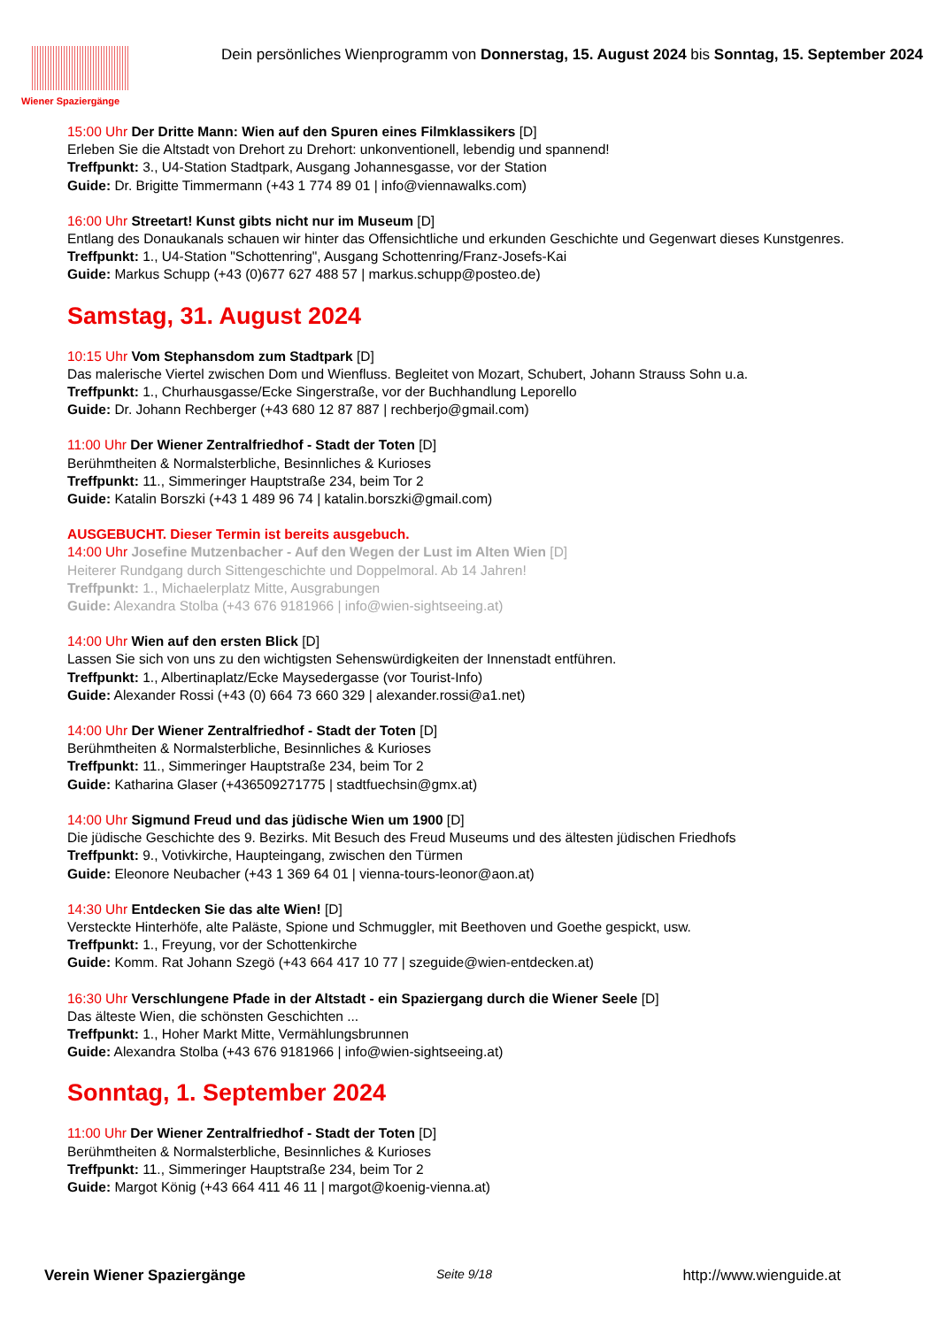Wiener Spaziergänge
Dein persönliches Wienprogramm von Donnerstag, 15. August 2024 bis Sonntag, 15. September 2024
15:00 Uhr Der Dritte Mann: Wien auf den Spuren eines Filmklassikers [D]
Erleben Sie die Altstadt von Drehort zu Drehort: unkonventionell, lebendig und spannend!
Treffpunkt: 3., U4-Station Stadtpark, Ausgang Johannesgasse, vor der Station
Guide: Dr. Brigitte Timmermann (+43 1 774 89 01 | info@viennawalks.com)
16:00 Uhr Streetart! Kunst gibts nicht nur im Museum [D]
Entlang des Donaukanals schauen wir hinter das Offensichtliche und erkunden Geschichte und Gegenwart dieses Kunstgenres.
Treffpunkt: 1., U4-Station "Schottenring", Ausgang Schottenring/Franz-Josefs-Kai
Guide: Markus Schupp (+43 (0)677 627 488 57 | markus.schupp@posteo.de)
Samstag, 31. August 2024
10:15 Uhr Vom Stephansdom zum Stadtpark [D]
Das malerische Viertel zwischen Dom und Wienfluss. Begleitet von Mozart, Schubert, Johann Strauss Sohn u.a.
Treffpunkt: 1., Churhausgasse/Ecke Singerstraße, vor der Buchhandlung Leporello
Guide: Dr. Johann Rechberger (+43 680 12 87 887 | rechberjo@gmail.com)
11:00 Uhr Der Wiener Zentralfriedhof - Stadt der Toten [D]
Berühmtheiten & Normalsterbliche, Besinnliches & Kurioses
Treffpunkt: 11., Simmeringer Hauptstraße 234, beim Tor 2
Guide: Katalin Borszki (+43 1 489 96 74 | katalin.borszki@gmail.com)
AUSGEBUCHT. Dieser Termin ist bereits ausgebuch.
14:00 Uhr Josefine Mutzenbacher - Auf den Wegen der Lust im Alten Wien [D]
Heiterer Rundgang durch Sittengeschichte und Doppelmoral. Ab 14 Jahren!
Treffpunkt: 1., Michaelerplatz Mitte, Ausgrabungen
Guide: Alexandra Stolba (+43 676 9181966 | info@wien-sightseeing.at)
14:00 Uhr Wien auf den ersten Blick [D]
Lassen Sie sich von uns zu den wichtigsten Sehenswürdigkeiten der Innenstadt entführen.
Treffpunkt: 1., Albertinaplatz/Ecke Maysedergasse (vor Tourist-Info)
Guide: Alexander Rossi (+43 (0) 664 73 660 329 | alexander.rossi@a1.net)
14:00 Uhr Der Wiener Zentralfriedhof - Stadt der Toten [D]
Berühmtheiten & Normalsterbliche, Besinnliches & Kurioses
Treffpunkt: 11., Simmeringer Hauptstraße 234, beim Tor 2
Guide: Katharina Glaser (+436509271775 | stadtfuechsin@gmx.at)
14:00 Uhr Sigmund Freud und das jüdische Wien um 1900 [D]
Die jüdische Geschichte des 9. Bezirks. Mit Besuch des Freud Museums und des ältesten jüdischen Friedhofs
Treffpunkt: 9., Votivkirche, Haupteingang, zwischen den Türmen
Guide: Eleonore Neubacher (+43 1 369 64 01 | vienna-tours-leonor@aon.at)
14:30 Uhr Entdecken Sie das alte Wien! [D]
Versteckte Hinterhöfe, alte Paläste, Spione und Schmuggler, mit Beethoven und Goethe gespickt, usw.
Treffpunkt: 1., Freyung, vor der Schottenkirche
Guide: Komm. Rat Johann Szegö (+43 664 417 10 77 | szeguide@wien-entdecken.at)
16:30 Uhr Verschlungene Pfade in der Altstadt - ein Spaziergang durch die Wiener Seele [D]
Das älteste Wien, die schönsten Geschichten ...
Treffpunkt: 1., Hoher Markt Mitte, Vermählungsbrunnen
Guide: Alexandra Stolba (+43 676 9181966 | info@wien-sightseeing.at)
Sonntag, 1. September 2024
11:00 Uhr Der Wiener Zentralfriedhof - Stadt der Toten [D]
Berühmtheiten & Normalsterbliche, Besinnliches & Kurioses
Treffpunkt: 11., Simmeringer Hauptstraße 234, beim Tor 2
Guide: Margot König (+43 664 411 46 11 | margot@koenig-vienna.at)
Verein Wiener Spaziergänge Seite 9/18 http://www.wienguide.at